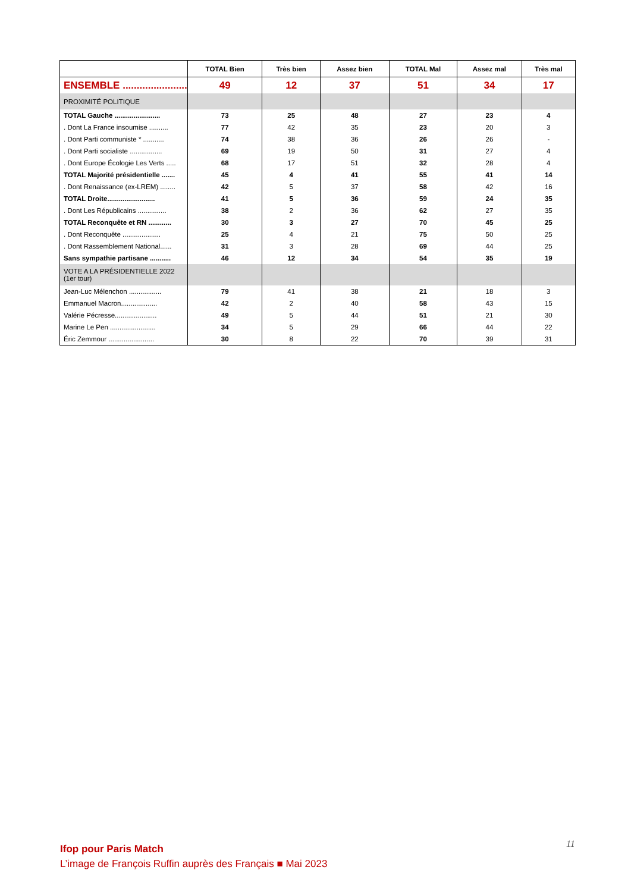| | TOTAL Bien | Très bien | Assez bien | TOTAL Mal | Assez mal | Très mal |
| --- | --- | --- | --- | --- | --- | --- |
| ENSEMBLE ....................... | 49 | 12 | 37 | 51 | 34 | 17 |
| PROXIMITÉ POLITIQUE | | | | | | |
| TOTAL Gauche ........................ | 73 | 25 | 48 | 27 | 23 | 4 |
| . Dont La France insoumise .......... | 77 | 42 | 35 | 23 | 20 | 3 |
| . Dont Parti communiste * ........... | 74 | 38 | 36 | 26 | 26 | - |
| . Dont Parti socialiste ................. | 69 | 19 | 50 | 31 | 27 | 4 |
| . Dont Europe Écologie Les Verts ..... | 68 | 17 | 51 | 32 | 28 | 4 |
| TOTAL Majorité présidentielle ....... | 45 | 4 | 41 | 55 | 41 | 14 |
| . Dont Renaissance (ex-LREM) ........ | 42 | 5 | 37 | 58 | 42 | 16 |
| TOTAL Droite......................... | 41 | 5 | 36 | 59 | 24 | 35 |
| . Dont Les Républicains ............... | 38 | 2 | 36 | 62 | 27 | 35 |
| TOTAL Reconquête et RN ............ | 30 | 3 | 27 | 70 | 45 | 25 |
| . Dont Reconquête .................... | 25 | 4 | 21 | 75 | 50 | 25 |
| . Dont Rassemblement National...... | 31 | 3 | 28 | 69 | 44 | 25 |
| Sans sympathie partisane ........... | 46 | 12 | 34 | 54 | 35 | 19 |
| VOTE A LA PRÉSIDENTIELLE 2022 (1er tour) | | | | | | |
| Jean-Luc Mélenchon ................. | 79 | 41 | 38 | 21 | 18 | 3 |
| Emmanuel Macron................... | 42 | 2 | 40 | 58 | 43 | 15 |
| Valérie Pécresse...................... | 49 | 5 | 44 | 51 | 21 | 30 |
| Marine Le Pen ........................ | 34 | 5 | 29 | 66 | 44 | 22 |
| Éric Zemmour ........................ | 30 | 8 | 22 | 70 | 39 | 31 |
11
Ifop pour Paris Match
L’image de François Ruffin auprès des Français ■ Mai 2023